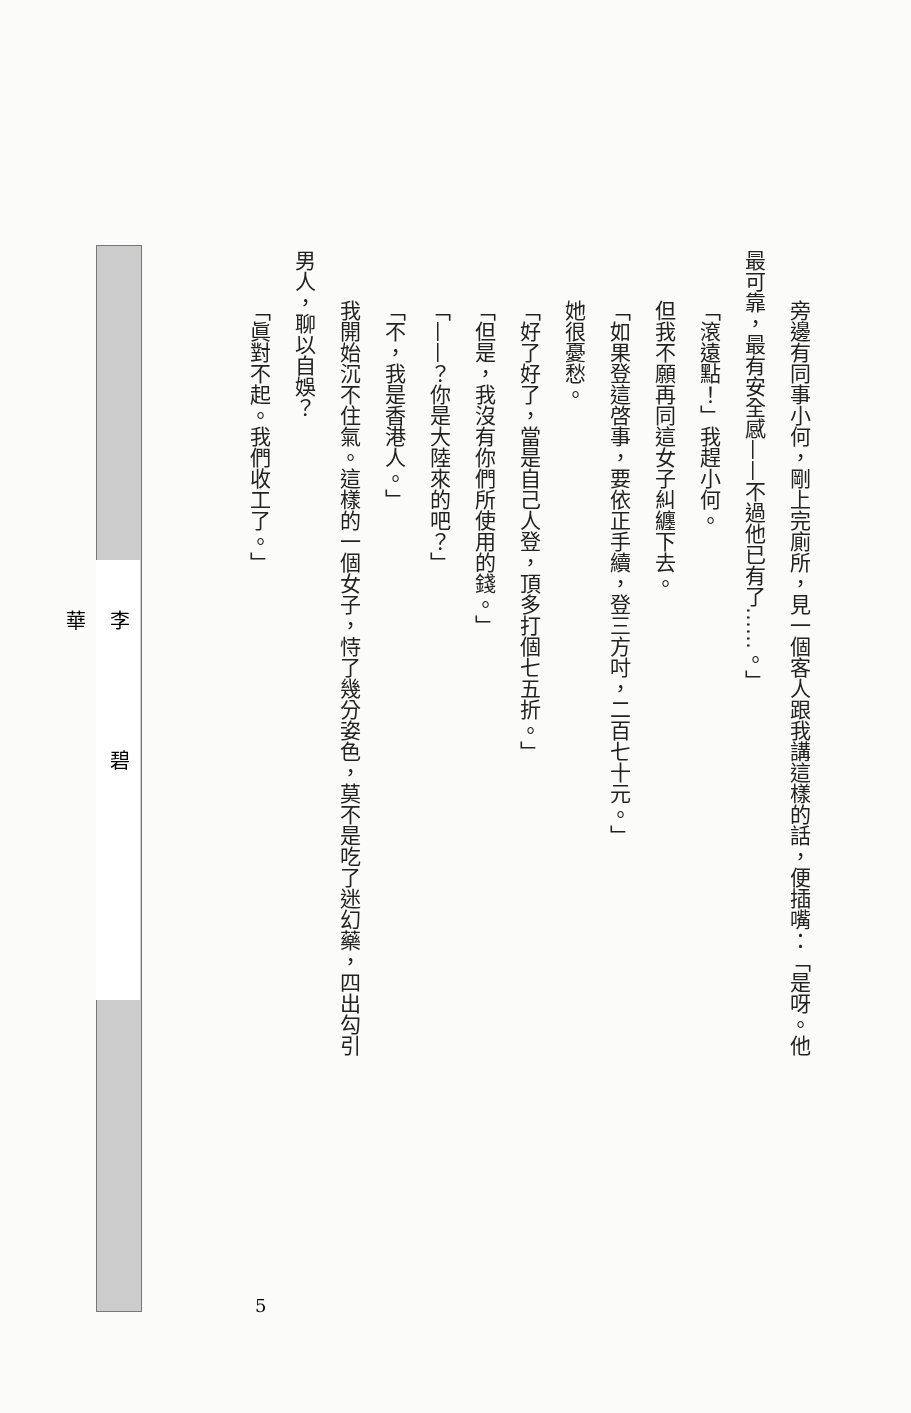旁邊有同事小何，剛上完廁所，見一個客人跟我講這樣的話，便插嘴：「是呀。他
最可靠，最有安全感——不過他已有了……。」
「滾遠點！」我趕小何。
但我不願再同這女子糾纏下去。
「如果登這啓事，要依正手續，登三方吋，二百七十元。」
她很憂愁。
「好了好了，當是自己人登，頂多打個七五折。」
「但是，我沒有你們所使用的錢。」
「——？你是大陸來的吧？」
「不，我是香港人。」
我開始沉不住氣。這樣的一個女子，恃了幾分姿色，莫不是吃了迷幻藥，四出勾引
男人，聊以自娛？
「眞對不起。我們收工了。」
李碧華
5